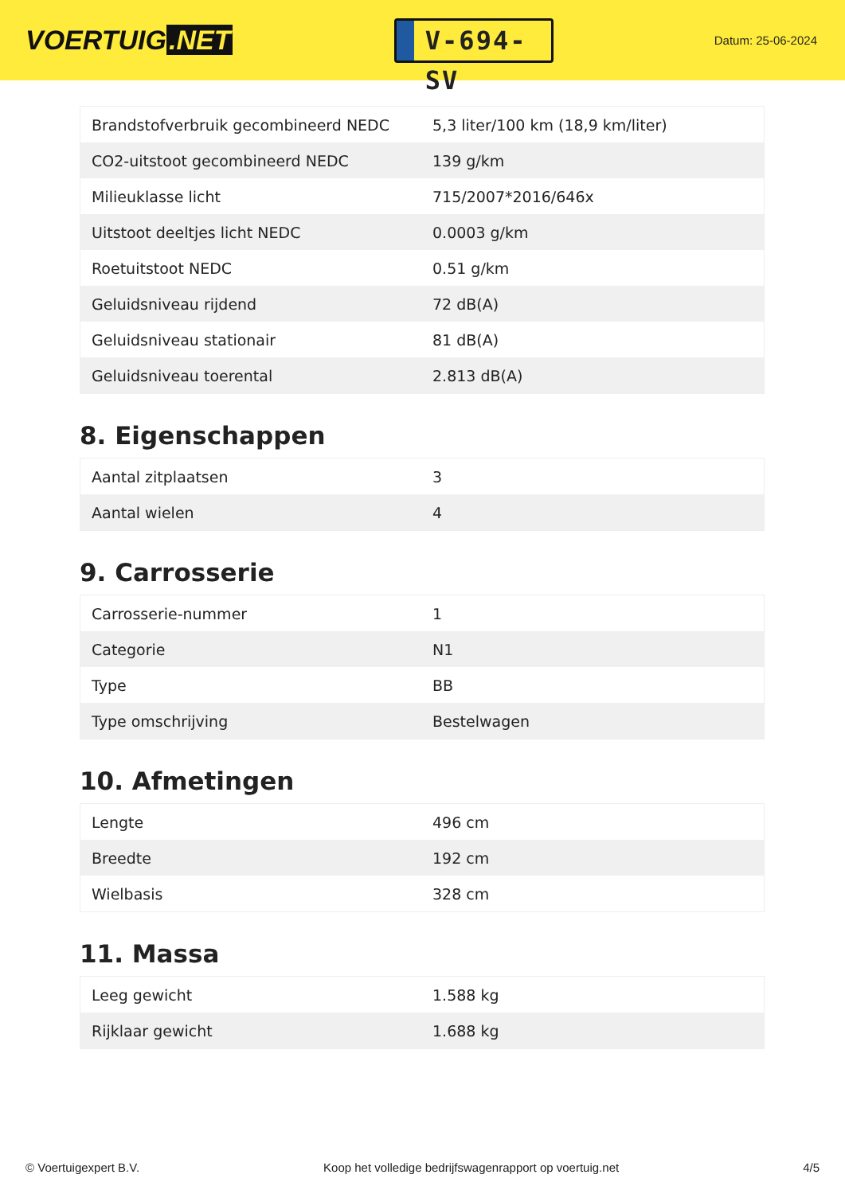VOERTUIG.NET
V-694-SV
Datum: 25-06-2024
| Brandstofverbruik gecombineerd NEDC | 5,3 liter/100 km (18,9 km/liter) |
| CO2-uitstoot gecombineerd NEDC | 139 g/km |
| Milieuklasse licht | 715/2007*2016/646x |
| Uitstoot deeltjes licht NEDC | 0.0003 g/km |
| Roetuitstoot NEDC | 0.51 g/km |
| Geluidsniveau rijdend | 72 dB(A) |
| Geluidsniveau stationair | 81 dB(A) |
| Geluidsniveau toerental | 2.813 dB(A) |
8. Eigenschappen
| Aantal zitplaatsen | 3 |
| Aantal wielen | 4 |
9. Carrosserie
| Carrosserie-nummer | 1 |
| Categorie | N1 |
| Type | BB |
| Type omschrijving | Bestelwagen |
10. Afmetingen
| Lengte | 496 cm |
| Breedte | 192 cm |
| Wielbasis | 328 cm |
11. Massa
| Leeg gewicht | 1.588 kg |
| Rijklaar gewicht | 1.688 kg |
© Voertuigexpert B.V. Koop het volledige bedrijfswagenrapport op voertuig.net 4/5